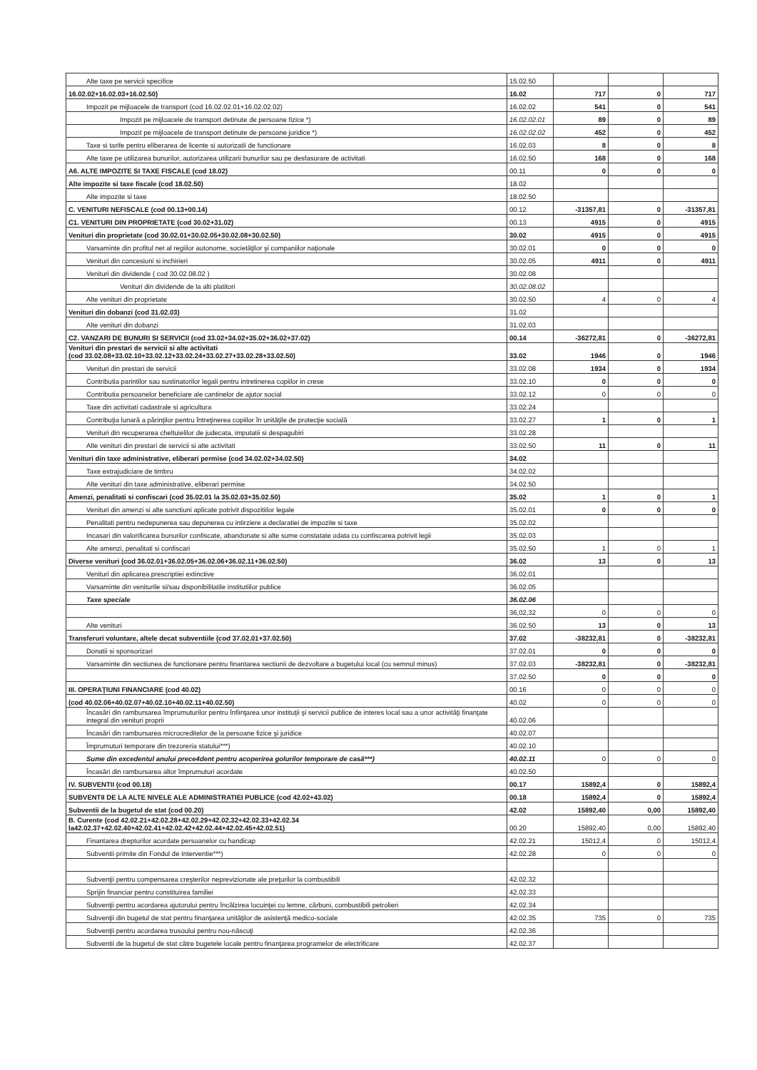| Alte taxe pe servicii specifice | 15.02.50 | | | |
| 16.02.02+16.02.03+16.02.50) | 16.02 | 717 | 0 | 717 |
| Impozit pe mijloacele de transport (cod 16.02.02.01+16.02.02.02) | 16.02.02 | 541 | 0 | 541 |
| Impozit pe mijloacele de transport detinute de persoane fizice *) | 16.02.02.01 | 89 | 0 | 89 |
| Impozit pe mijloacele de transport detinute de persoane juridice *) | 16.02.02.02 | 452 | 0 | 452 |
| Taxe si tarife pentru eliberarea de licente si autorizatii de functionare | 16.02.03 | 8 | 0 | 8 |
| Alte taxe pe utilizarea bunurilor, autorizarea utilizarii bunurilor sau pe desfasurare de activitati | 16.02.50 | 168 | 0 | 168 |
| A6. ALTE IMPOZITE SI TAXE FISCALE (cod 18.02) | 00.11 | 0 | 0 | 0 |
| Alte impozite si taxe fiscale (cod 18.02.50) | 18.02 | | | |
| Alte impozite si taxe | 18.02.50 | | | |
| C. VENITURI NEFISCALE (cod 00.13+00.14) | 00.12 | -31357,81 | 0 | -31357,81 |
| C1. VENITURI DIN PROPRIETATE (cod 30.02+31.02) | 00.13 | 4915 | 0 | 4915 |
| Venituri din proprietate (cod 30.02.01+30.02.05+30.02.08+30.02.50) | 30.02 | 4915 | 0 | 4915 |
| Varsaminte din profitul net al regiilor autonome, societăţilor şi companiilor naţionale | 30.02.01 | 0 | 0 | 0 |
| Venituri din concesiuni si inchirieri | 30.02.05 | 4911 | 0 | 4911 |
| Venituri din dividende ( cod 30.02.08.02 ) | 30.02.08 | | | |
| Venituri din dividende de la alti platitori | 30.02.08.02 | | | |
| Alte venituri din proprietate | 30.02.50 | 4 | 0 | 4 |
| Venituri din dobanzi (cod 31.02.03) | 31.02 | | | |
| Alte venituri din dobanzi | 31.02.03 | | | |
| C2. VANZARI DE BUNURI SI SERVICII (cod 33.02+34.02+35.02+36.02+37.02) | 00.14 | -36272,81 | 0 | -36272,81 |
| Venituri din prestari de servicii si alte activitati (cod 33.02.08+33.02.10+33.02.12+33.02.24+33.02.27+33.02.28+33.02.50) | 33.02 | 1946 | 0 | 1946 |
| Venituri din prestari de servicii | 33.02.08 | 1934 | 0 | 1934 |
| Contributia parintilor sau sustinatorilor legali pentru intretinerea copiilor in crese | 33.02.10 | 0 | 0 | 0 |
| Contributia persoanelor beneficiare ale cantinelor de ajutor social | 33.02.12 | 0 | 0 | 0 |
| Taxe din activitati cadastrale si agricultura | 33.02.24 | | | |
| Contribuţia lunară a părinţilor pentru întreţinerea copiilor în unităţile de protecţie socială | 33.02.27 | 1 | 0 | 1 |
| Venituri din recuperarea cheltuielilor de judecata, imputatii si despagubiri | 33.02.28 | | | |
| Alte venituri din prestari de servicii si alte activitati | 33.02.50 | 11 | 0 | 11 |
| Venituri din taxe administrative, eliberari permise (cod 34.02.02+34.02.50) | 34.02 | | | |
| Taxe extrajudiciare de timbru | 34.02.02 | | | |
| Alte venituri din taxe administrative, eliberari permise | 34.02.50 | | | |
| Amenzi, penalitati si confiscari (cod 35.02.01 la 35.02.03+35.02.50) | 35.02 | 1 | 0 | 1 |
| Venituri din amenzi si alte sanctiuni aplicate potrivit dispozitiilor legale | 35.02.01 | 0 | 0 | 0 |
| Penalitati pentru nedepunerea sau depunerea cu intirziere a declaratiei de impozite si taxe | 35.02.02 | | | |
| Incasari din valorificarea bunurilor confiscate, abandonate si alte sume constatate odata cu confiscarea potrivit legii | 35.02.03 | | | |
| Alte amenzi, penalitati si confiscari | 35.02.50 | 1 | 0 | 1 |
| Diverse venituri (cod 36.02.01+36.02.05+36.02.06+36.02.11+36.02.50) | 36.02 | 13 | 0 | 13 |
| Venituri din aplicarea prescriptiei extinctive | 36.02.01 | | | |
| Varsaminte din veniturile si/sau disponibilitatile institutiilor publice | 36.02.05 | | | |
| Taxe speciale | 36.02.06 | | | |
| | 36,02,32 | 0 | 0 | 0 |
| Alte venituri | 36.02.50 | 13 | 0 | 13 |
| Transferuri voluntare, altele decat subventiile (cod 37.02.01+37.02.50) | 37.02 | -38232,81 | 0 | -38232,81 |
| Donatii si sponsorizari | 37.02.01 | 0 | 0 | 0 |
| Varsaminte din sectiunea de functionare pentru finantarea sectiunii de dezvoltare a bugetului local (cu semnul minus) | 37.02.03 | -38232,81 | 0 | -38232,81 |
| | 37.02.50 | 0 | 0 | 0 |
| III. OPERAŢIUNI FINANCIARE (cod 40.02) | 00.16 | 0 | 0 | 0 |
| (cod 40.02.06+40.02.07+40.02.10+40.02.11+40.02.50) | 40.02 | 0 | 0 | 0 |
| Încasări din rambursarea împrumuturilor pentru înfiinţarea unor instituţii şi servicii publice de interes local sau a unor activităţi finanţate integral din venituri proprii | 40.02.06 | | | |
| Încasări din rambursarea microcreditelor de la persoane fizice şi juridice | 40.02.07 | | | |
| Împrumuturi temporare din trezoreria statului***) | 40.02.10 | | | |
| Sume din excedentul anului prece4dent pentru acoperirea golurilor temporare de casă***) | 40.02.11 | 0 | 0 | 0 |
| Încasări din rambursarea altor împrumuturi acordate | 40.02.50 | | | |
| IV. SUBVENTII (cod 00.18) | 00.17 | 15892,4 | 0 | 15892,4 |
| SUBVENTII DE LA ALTE NIVELE ALE ADMINISTRATIEI PUBLICE (cod 42.02+43.02) | 00.18 | 15892,4 | 0 | 15892,4 |
| Subventii de la bugetul de stat (cod 00.20) | 42.02 | 15892,40 | 0,00 | 15892,40 |
| B. Curente (cod 42.02.21+42.02.28+42.02.29+42.02.32+42.02.33+42.02.34 la42.02.37+42.02.40+42.02.41+42.02.42+42.02.44+42.02.45+42.02.51) | 00.20 | 15892,40 | 0,00 | 15892,40 |
| Finantarea drepturilor acordate persoanelor cu handicap | 42.02.21 | 15012,4 | 0 | 15012,4 |
| Subventii primite din Fondul de Interventie***) | 42.02.28 | 0 | 0 | 0 |
| Subvenţii pentru compensarea creşterilor neprevizionate ale preţurilor la combustibili | 42.02.32 | | | |
| Sprijin financiar pentru constituirea familiei | 42.02.33 | | | |
| Subvenţii pentru acordarea ajutorului pentru încălzirea locuinţei cu lemne, cărbuni, combustibili petrolieri | 42.02.34 | | | |
| Subvenţii din bugetul de stat pentru finanţarea unităţilor de asistenţă medico-sociale | 42.02.35 | 735 | 0 | 735 |
| Subvenţii pentru acordarea trusoului pentru nou-născuţi | 42.02.36 | | | |
| Subventii de la bugetul de stat către bugetele locale pentru finanţarea programelor de electrificare | 42.02.37 | | | |